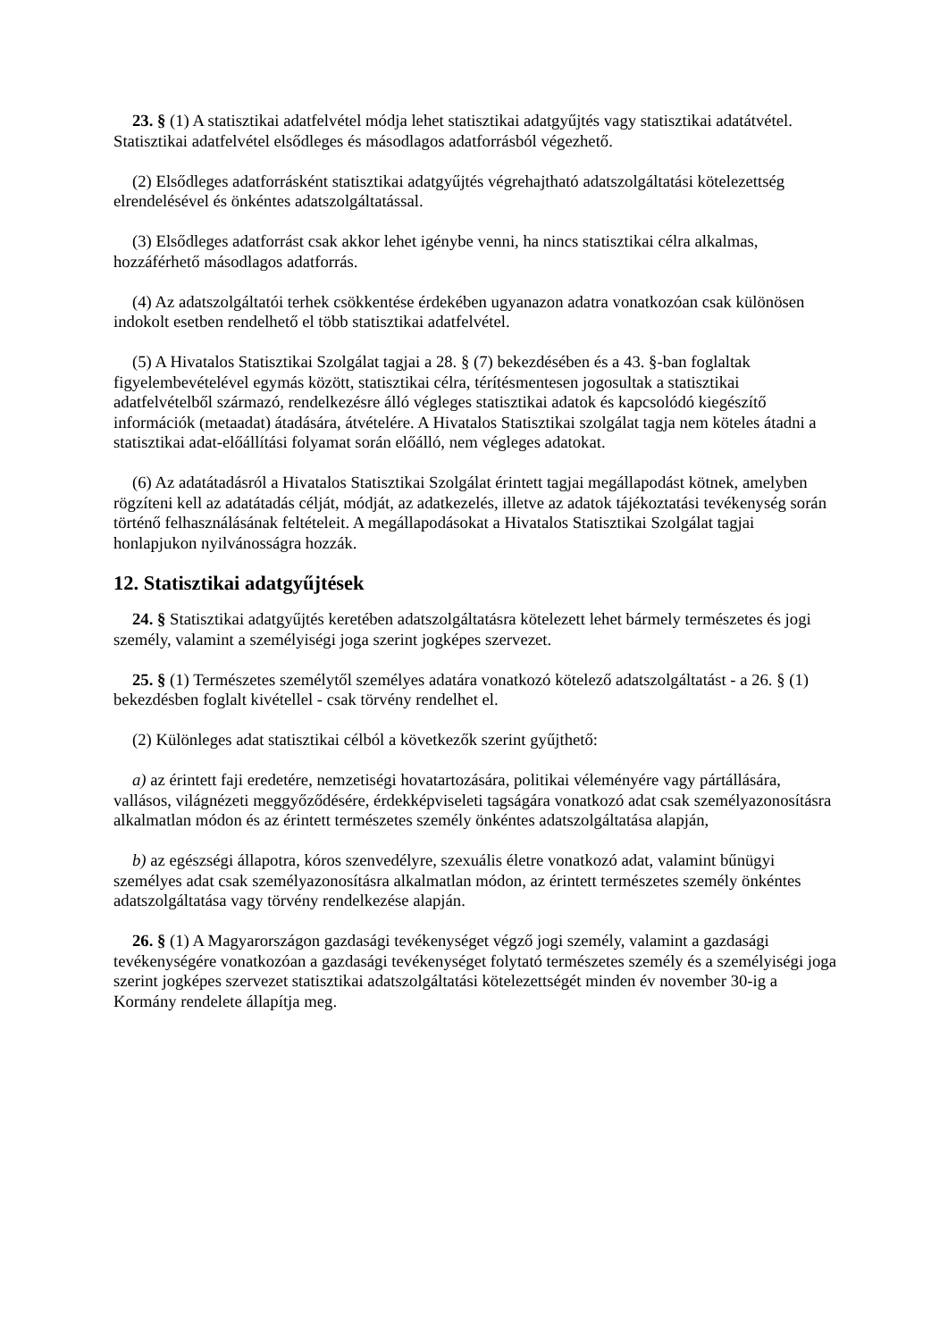23. § (1) A statisztikai adatfelvétel módja lehet statisztikai adatgyűjtés vagy statisztikai adatátvétel. Statisztikai adatfelvétel elsődleges és másodlagos adatforrásból végezhető.
(2) Elsődleges adatforrásként statisztikai adatgyűjtés végrehajtható adatszolgáltatási kötelezettség elrendelésével és önkéntes adatszolgáltatással.
(3) Elsődleges adatforrást csak akkor lehet igénybe venni, ha nincs statisztikai célra alkalmas, hozzáférhető másodlagos adatforrás.
(4) Az adatszolgáltatói terhek csökkentése érdekében ugyanazon adatra vonatkozóan csak különösen indokolt esetben rendelhető el több statisztikai adatfelvétel.
(5) A Hivatalos Statisztikai Szolgálat tagjai a 28. § (7) bekezdésében és a 43. §-ban foglaltak figyelembevételével egymás között, statisztikai célra, térítésmentesen jogosultak a statisztikai adatfelvételből származó, rendelkezésre álló végleges statisztikai adatok és kapcsolódó kiegészítő információk (metaadat) átadására, átvételére. A Hivatalos Statisztikai szolgálat tagja nem köteles átadni a statisztikai adat-előállítási folyamat során előálló, nem végleges adatokat.
(6) Az adatátadásról a Hivatalos Statisztikai Szolgálat érintett tagjai megállapodást kötnek, amelyben rögzíteni kell az adatátadás célját, módját, az adatkezelés, illetve az adatok tájékoztatási tevékenység során történő felhasználásának feltételeit. A megállapodásokat a Hivatalos Statisztikai Szolgálat tagjai honlapjukon nyilvánosságra hozzák.
12. Statisztikai adatgyűjtések
24. § Statisztikai adatgyűjtés keretében adatszolgáltatásra kötelezett lehet bármely természetes és jogi személy, valamint a személyiségi joga szerint jogképes szervezet.
25. § (1) Természetes személytől személyes adatára vonatkozó kötelező adatszolgáltatást - a 26. § (1) bekezdésben foglalt kivétellel - csak törvény rendelhet el.
(2) Különleges adat statisztikai célból a következők szerint gyűjthető:
a) az érintett faji eredetére, nemzetiségi hovatartozására, politikai véleményére vagy pártállására, vallásos, világnézeti meggyőződésére, érdekképviseleti tagságára vonatkozó adat csak személyazonosításra alkalmatlan módon és az érintett természetes személy önkéntes adatszolgáltatása alapján,
b) az egészségi állapotra, kóros szenvedélyre, szexuális életre vonatkozó adat, valamint bűnügyi személyes adat csak személyazonosításra alkalmatlan módon, az érintett természetes személy önkéntes adatszolgáltatása vagy törvény rendelkezése alapján.
26. § (1) A Magyarországon gazdasági tevékenységet végző jogi személy, valamint a gazdasági tevékenységére vonatkozóan a gazdasági tevékenységet folytató természetes személy és a személyiségi joga szerint jogképes szervezet statisztikai adatszolgáltatási kötelezettségét minden év november 30-ig a Kormány rendelete állapítja meg.